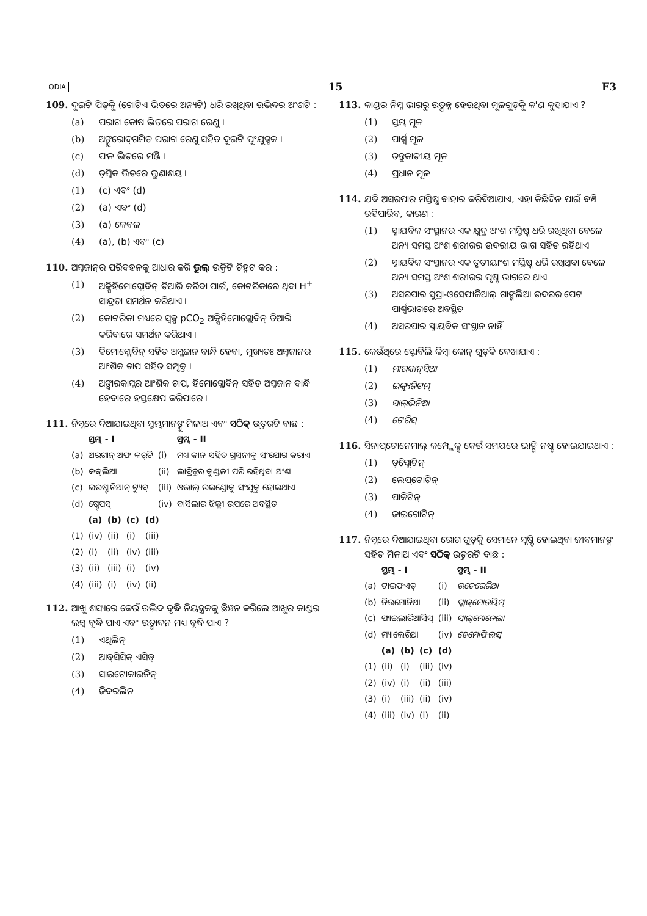ODIA 15 F3
109. ଦୁଇଟି ପିଢ଼ିକୁ (ଗୋଟିଏ ଭିତରେ ଅନ୍ୟଟି) ଧରି ରଖିଥିବା ଉଦ୍ଭିଦର ଅଂଶଟି :
(a) ପରାଗ କୋଷ ଭିତରେ ପରାଗ ରେଣୁ ।
(b) ଅଙ୍କୁରୋଦ୍‌ଗମିତ ପରାଗ ରେଣୁ ସହିତ ଦୁଇଟି ପୁଂଯୁଗ୍ମକ ।
(c) ଫଳ ଭିତରେ ମଞ୍ଜି ।
(d) ଡ଼ିମ୍ବକ ଭିତରେ ଭ୍ରୁଣାଶୟ ।
(1) (c) ଏବଂ (d)
(2) (a) ଏବଂ (d)
(3) (a) କେବଳ
(4) (a), (b) ଏବଂ (c)
110. ଅମ୍ଳଜାନ୍‌ର ପରିବହନକୁ ଆଧାର କରି ଭୁଲ୍ ଉକ୍ତିଟି ଚିହ୍ନଟ କର :
(1) ଅକ୍ସିହିମୋଗ୍ଲୋବିନ୍ ତିଆରି କରିବା ପାଇଁ, କୋଟରିକାରେ ଥିବା H<sup>+</sup> ସାନ୍ଦ୍ରତା ସମର୍ଥନ କରିଥାଏ ।
(2) କୋଟରିକା ମଧ୍ୟରେ ସ୍ୱଳ୍ପ pCO<sub>2</sub> ଅକ୍ସିହିମୋଗ୍ଲୋବିନ୍ ତିଆରି କରିବାରେ ସମର୍ଥନ କରିଥାଏ ।
(3) ହିମୋଗ୍ଲୋବିନ୍ ସହିତ ଅମ୍ଳଜାନ ବାନ୍ଧି ହେବା, ମୁଖ୍ୟତଃ ଅମ୍ଳଜାନର ଆଂଶିକ ଚାପ ସହିତ ସମ୍ପୃକ୍ତ ।
(4) ଅଙ୍ଗାରକାମ୍ଳର ଆଂଶିକ ଚାପ, ହିମୋଗ୍ଲୋବିନ୍ ସହିତ ଅମ୍ଳଜାନ ବାନ୍ଧି ହେବାରେ ହସ୍ତକ୍ଷେପ କରିପାରେ ।
111. ନିମ୍ନରେ ଦିଆଯାଇଥିବା ସ୍ତମ୍ଭମାନଙ୍କୁ ମିଳାଅ ଏବଂ ସଠିକ୍ ଉତ୍ତରଟି ବାଛ :
| | ସ୍ତମ୍ଭ - I | | ସ୍ତମ୍ଭ - II |
| --- | --- | --- | --- |
| (a) | ଅରଗାନ୍ ଅଫ କର୍‌ଟି | (i) | ମଧ୍ୟ କାନ ସହିତ ଗ୍ରସନୀକୁ ସଂଯୋଗ କରାଏ |
| (b) | କକ୍‌ଲିଆ | (ii) | ଲାବ୍ରିନ୍ଥର କୁଣ୍ଡଳୀ ପରି ରହିଥିବା ଅଂଶ |
| (c) | ଇଉଷ୍ଟାଚିଆନ୍ ଟ୍ୟୁବ୍ | (iii) | ଓଭାଲ୍ ଉଇଣ୍ଡୋକୁ ସଂଯୁକ୍ତ ହୋଇଥାଏ |
| (d) | ଷ୍ଟେପସ୍ | (iv) | ବାସିଲାର ଝିଲ୍ଲୀ ଉପରେ ଅବସ୍ଥିତ |
| | (a) | (b) | (c) | (d) |
| --- | --- | --- | --- | --- |
| (1) | (iv) | (ii) | (i) | (iii) |
| (2) | (i) | (ii) | (iv) | (iii) |
| (3) | (ii) | (iii) | (i) | (iv) |
| (4) | (iii) | (i) | (iv) | (ii) |
112. ଆଖୁ ଶସ୍ୟରେ କେଉଁ ଉଦ୍ଭିଦ ବୃଦ୍ଧି ନିୟନ୍ତ୍ରକକୁ ଛିଞ୍ଚନ କରିଲେ ଆଖୁର କାଣ୍ଡର ଲମ୍ବ ବୃଦ୍ଧି ପାଏ ଏବଂ ଉତ୍ପାଦନ ମଧ୍ୟ ବୃଦ୍ଧି ପାଏ ?
(1) ଏଥିଲିନ୍
(2) ଆବ୍‌ସିସିକ୍ ଏସିଡ୍
(3) ସାଇଟୋକାଇନିନ୍
(4) ଜିବରଲିନ
113. କାଣ୍ଡର ନିମ୍ନ ଭାଗରୁ ଉତ୍ପନ୍ନ ହେଉଥିବା ମୂଳଗୁଡ଼ିକୁ କ'ଣ କୁହାଯାଏ ?
(1) ସ୍ତମ୍ଭ ମୂଳ
(2) ପାର୍ଶ୍ୱ ମୂଳ
(3) ତନ୍ତୁକାତୀୟ ମୂଳ
(4) ପ୍ରଧାନ ମୂଳ
114. ଯଦି ଅସରପାର ମସ୍ତିଷ୍କ ବାହାର କରିଦିଆଯାଏ, ଏହା କିଛିଦିନ ପାଇଁ ବଞ୍ଚି ରହିପାରିବ, କାରଣ :
(1) ସ୍ନାୟବିକ ସଂସ୍ଥାନର ଏକ କ୍ଷୁଦ୍ର ଅଂଶ ମସ୍ତିଷ୍କ ଧରି ରଖିଥିବା ବେଳେ ଅନ୍ୟ ସମସ୍ତ ଅଂଶ ଶରୀରର ଉଦରୀୟ ଭାଗ ସହିତ ରହିଥାଏ
(2) ସ୍ନାୟବିକ ସଂସ୍ଥାନର ଏକ ତୃତୀୟାଂଶ ମସ୍ତିଷ୍କ ଧରି ରଖିଥିବା ବେଳେ ଅନ୍ୟ ସମସ୍ତ ଅଂଶ ଶରୀରର ପୃଷ୍ଠ ଭାଗରେ ଥାଏ
(3) ଅସରପାର ସୁପ୍ରା-ଓସେଫାଜିଆଲ୍ ଗାଙ୍ଗଲିଆ ଉଦରର ପେଟ ପାର୍ଶ୍ୱଭାଗରେ ଅବସ୍ଥିତ
(4) ଅସରପାର ସ୍ନାୟବିକ ସଂସ୍ଥାନ ନାହିଁ
115. କେଉଁଥିରେ ସ୍ଫୋବିଲି କିମ୍ବା କୋନ୍ ଗୁଡ଼ିକ ଦେଖାଯାଏ :
(1) ମାରକାନ୍‌ସିଆ
(2) ଇକ୍ୟୁଜିଟମ୍
(3) ସାଲ୍‌ଭିନିଆ
(4) ଟେରିସ୍
116. ସିନାପ୍‌ଟୋନେମାଲ୍ କମ୍ପ୍ଲେକ୍ସ କେଉଁ ସମୟରେ ଭାଙ୍ଗି ନଷ୍ଟ ହୋଇଯାଇଥାଏ :
(1) ଡ଼ିପ୍ଲୋଟିନ୍
(2) ଲେପ୍‌ଟୋଟିନ୍
(3) ପାକିଟିନ୍
(4) ଜାଇଗୋଟିନ୍
117. ନିମ୍ନରେ ଦିଆଯାଇଥିବା ରୋଗ ଗୁଡ଼ିକୁ ସେମାନେ ସୃଷ୍ଟି ହୋଇଥିବା ଜୀବମାନଙ୍କ ସହିତ ମିଳାଅ ଏବଂ ସଠିକ୍ ଉତ୍ତରଟି ବାଛ :
| | ସ୍ତମ୍ଭ - I | | ସ୍ତମ୍ଭ - II |
| --- | --- | --- | --- |
| (a) | ଟାଇଫଏଡ୍ | (i) | ଉଚେରେରିଆ |
| (b) | ନିଉମୋନିଆ | (ii) | ପ୍ଲାଜ୍‌ମୋଡ଼ିୟମ୍ |
| (c) | ଫାଇଲାରିଆସିସ୍ | (iii) | ସାଲ୍‌ମୋନେଲା |
| (d) | ମ୍ୟାଲେରିଆ | (iv) | ହେମୋଫିଲସ୍ |
| | (a) | (b) | (c) | (d) |
| --- | --- | --- | --- | --- |
| (1) | (ii) | (i) | (iii) | (iv) |
| (2) | (iv) | (i) | (ii) | (iii) |
| (3) | (i) | (iii) | (ii) | (iv) |
| (4) | (iii) | (iv) | (i) | (ii) |